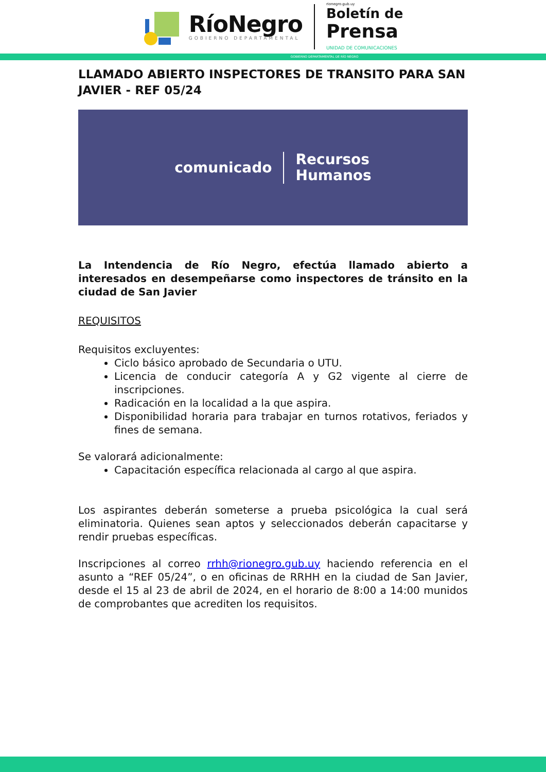RíoNegro
GOBIERNO DEPARTAMENTAL
rionegro.gub.uy
Boletín de
Prensa
UNIDAD DE COMUNICACIONES
GOBIERNO DEPARTAMENTAL DE RÍO NEGRO
LLAMADO ABIERTO INSPECTORES DE TRANSITO PARA SAN JAVIER - REF 05/24
comunicado
Recursos
Humanos
La Intendencia de Río Negro, efectúa llamado abierto a interesados en desempeñarse como inspectores de tránsito en la ciudad de San Javier
REQUISITOS
Requisitos excluyentes:
Ciclo básico aprobado de Secundaria o UTU.
Licencia de conducir categoría A y G2 vigente al cierre de inscripciones.
Radicación en la localidad a la que aspira.
Disponibilidad horaria para trabajar en turnos rotativos, feriados y fines de semana.
Se valorará adicionalmente:
Capacitación específica relacionada al cargo al que aspira.
Los aspirantes deberán someterse a prueba psicológica la cual será eliminatoria. Quienes sean aptos y seleccionados deberán capacitarse y rendir pruebas específicas.
Inscripciones al correo rrhh@rionegro.gub.uy haciendo referencia en el asunto a “REF 05/24”, o en oficinas de RRHH en la ciudad de San Javier, desde el 15 al 23 de abril de 2024, en el horario de 8:00 a 14:00 munidos de comprobantes que acrediten los requisitos.